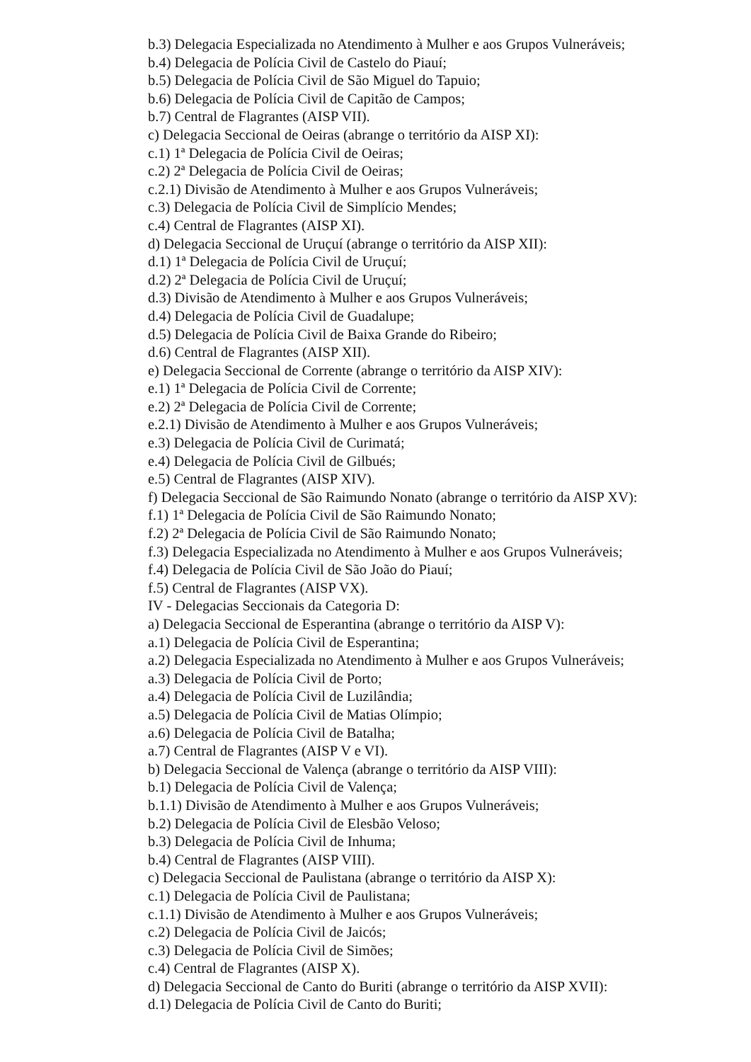b.3) Delegacia Especializada no Atendimento à Mulher e aos Grupos Vulneráveis;
b.4) Delegacia de Polícia Civil de Castelo do Piauí;
b.5) Delegacia de Polícia Civil de São Miguel do Tapuio;
b.6) Delegacia de Polícia Civil de Capitão de Campos;
b.7) Central de Flagrantes (AISP VII).
c) Delegacia Seccional de Oeiras (abrange o território da AISP XI):
c.1) 1ª Delegacia de Polícia Civil de Oeiras;
c.2) 2ª Delegacia de Polícia Civil de Oeiras;
c.2.1) Divisão de Atendimento à Mulher e aos Grupos Vulneráveis;
c.3) Delegacia de Polícia Civil de Simplício Mendes;
c.4) Central de Flagrantes (AISP XI).
d) Delegacia Seccional de Uruçuí (abrange o território da AISP XII):
d.1) 1ª Delegacia de Polícia Civil de Uruçuí;
d.2) 2ª Delegacia de Polícia Civil de Uruçuí;
d.3) Divisão de Atendimento à Mulher e aos Grupos Vulneráveis;
d.4) Delegacia de Polícia Civil de Guadalupe;
d.5) Delegacia de Polícia Civil de Baixa Grande do Ribeiro;
d.6) Central de Flagrantes (AISP XII).
e) Delegacia Seccional de Corrente (abrange o território da AISP XIV):
e.1) 1ª Delegacia de Polícia Civil de Corrente;
e.2) 2ª Delegacia de Polícia Civil de Corrente;
e.2.1) Divisão de Atendimento à Mulher e aos Grupos Vulneráveis;
e.3) Delegacia de Polícia Civil de Curimatá;
e.4) Delegacia de Polícia Civil de Gilbués;
e.5) Central de Flagrantes (AISP XIV).
f) Delegacia Seccional de São Raimundo Nonato (abrange o território da AISP XV):
f.1) 1ª Delegacia de Polícia Civil de São Raimundo Nonato;
f.2) 2ª Delegacia de Polícia Civil de São Raimundo Nonato;
f.3) Delegacia Especializada no Atendimento à Mulher e aos Grupos Vulneráveis;
f.4) Delegacia de Polícia Civil de São João do Piauí;
f.5) Central de Flagrantes (AISP VX).
IV - Delegacias Seccionais da Categoria D:
a) Delegacia Seccional de Esperantina (abrange o território da AISP V):
a.1) Delegacia de Polícia Civil de Esperantina;
a.2) Delegacia Especializada no Atendimento à Mulher e aos Grupos Vulneráveis;
a.3) Delegacia de Polícia Civil de Porto;
a.4) Delegacia de Polícia Civil de Luzilândia;
a.5) Delegacia de Polícia Civil de Matias Olímpio;
a.6) Delegacia de Polícia Civil de Batalha;
a.7) Central de Flagrantes (AISP V e VI).
b) Delegacia Seccional de Valença (abrange o território da AISP VIII):
b.1) Delegacia de Polícia Civil de Valença;
b.1.1) Divisão de Atendimento à Mulher e aos Grupos Vulneráveis;
b.2) Delegacia de Polícia Civil de Elesbão Veloso;
b.3) Delegacia de Polícia Civil de Inhuma;
b.4) Central de Flagrantes (AISP VIII).
c) Delegacia Seccional de Paulistana (abrange o território da AISP X):
c.1) Delegacia de Polícia Civil de Paulistana;
c.1.1) Divisão de Atendimento à Mulher e aos Grupos Vulneráveis;
c.2) Delegacia de Polícia Civil de Jaicós;
c.3) Delegacia de Polícia Civil de Simões;
c.4) Central de Flagrantes (AISP X).
d) Delegacia Seccional de Canto do Buriti (abrange o território da AISP XVII):
d.1) Delegacia de Polícia Civil de Canto do Buriti;